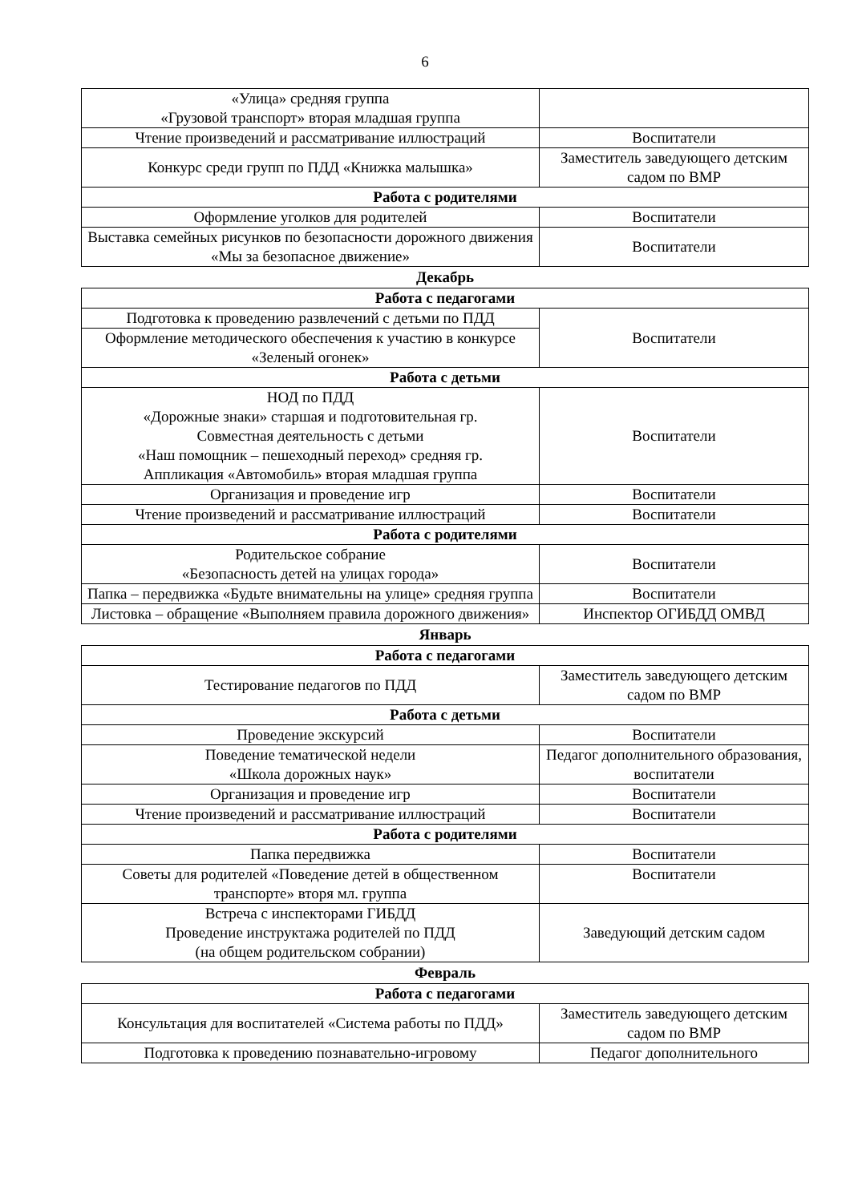6
| «Улица» средняя группа «Грузовой транспорт» вторая младшая группа | |
| Чтение произведений и рассматривание иллюстраций | Воспитатели |
| Конкурс среди групп по ПДД «Книжка малышка» | Заместитель заведующего детским садом по ВМР |
| Работа с родителями | |
| Оформление уголков для родителей | Воспитатели |
| Выставка семейных рисунков по безопасности дорожного движения «Мы за безопасное движение» | Воспитатели |
Декабрь
| Работа с педагогами | |
| --- | --- |
| Подготовка к проведению развлечений с детьми по ПДД | Воспитатели |
| Оформление методического обеспечения к участию в конкурсе «Зеленый огонек» | |
| Работа с детьми | |
| НОД по ПДД «Дорожные знаки» старшая и подготовительная гр. Совместная деятельность с детьми «Наш помощник – пешеходный переход» средняя гр. Аппликация «Автомобиль» вторая младшая группа | Воспитатели |
| Организация и проведение игр | Воспитатели |
| Чтение произведений и рассматривание иллюстраций | Воспитатели |
| Работа с родителями | |
| Родительское собрание «Безопасность детей на улицах города» | Воспитатели |
| Папка – передвижка «Будьте внимательны на улице» средняя группа | Воспитатели |
| Листовка – обращение «Выполняем правила дорожного движения» | Инспектор ОГИБДД ОМВД |
Январь
| Работа с педагогами | |
| --- | --- |
| Тестирование педагогов по ПДД | Заместитель заведующего детским садом по ВМР |
| Работа с детьми | |
| Проведение экскурсий | Воспитатели |
| Поведение тематической недели «Школа дорожных наук» | Педагог дополнительного образования, воспитатели |
| Организация и проведение игр | Воспитатели |
| Чтение произведений и рассматривание иллюстраций | Воспитатели |
| Работа с родителями | |
| Папка передвижка | Воспитатели |
| Советы для родителей «Поведение детей в общественном транспорте» вторя мл. группа | Воспитатели |
| Встреча с инспекторами ГИБДД Проведение инструктажа родителей по ПДД (на общем родительском собрании) | Заведующий детским садом |
Февраль
| Работа с педагогами | |
| --- | --- |
| Консультация для воспитателей «Система работы по ПДД» | Заместитель заведующего детским садом по ВМР |
| Подготовка к проведению познавательно-игровому | Педагог дополнительного |